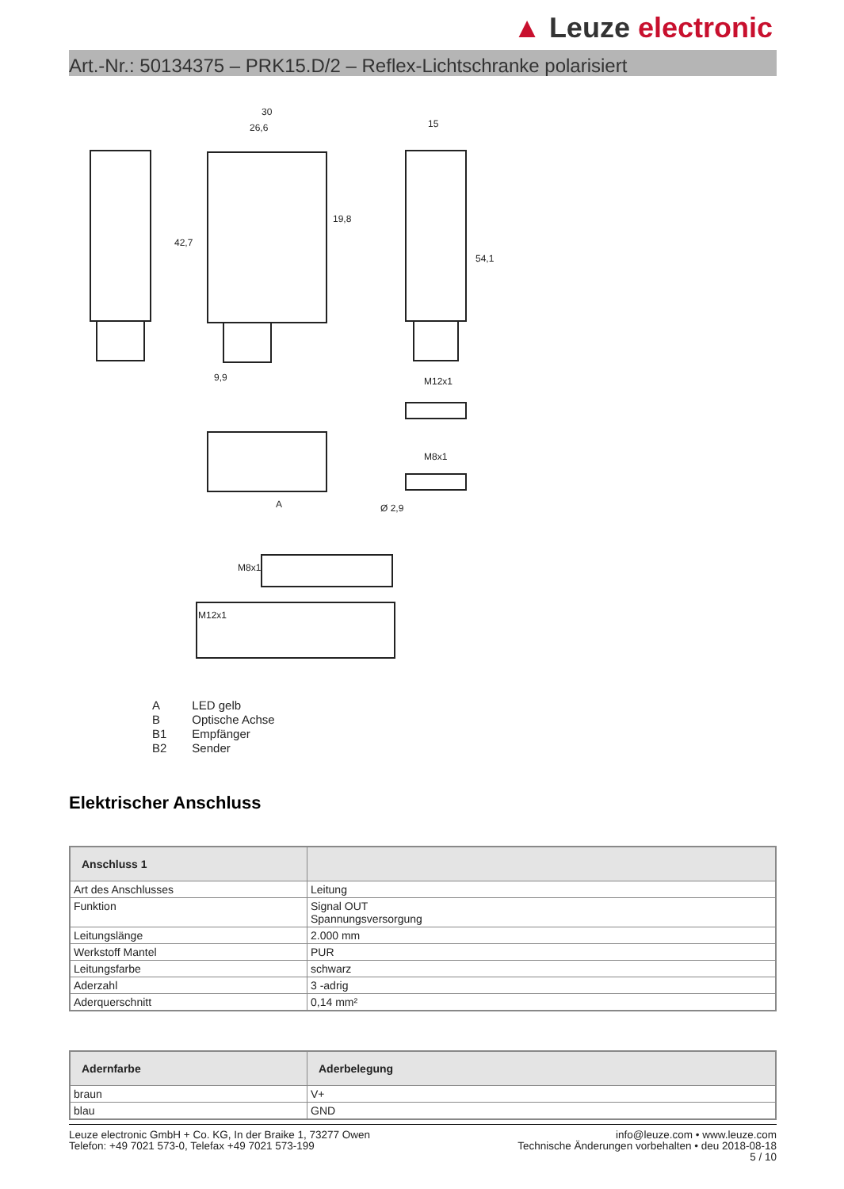▲ Leuze electronic
Art.-Nr.: 50134375 – PRK15.D/2 – Reflex-Lichtschranke polarisiert
30
26,6
15
42,7
19,8
54,1
9,9
M12x1
M8x1
Ø 2,9
A
M12x1
M8x1
| A | LED gelb |
| B | Optische Achse |
| B1 | Empfänger |
| B2 | Sender |
Elektrischer Anschluss
| Anschluss 1 | |
| --- | --- |
| Art des Anschlusses | Leitung |
| Funktion | Signal OUT Spannungsversorgung |
| Leitungslänge | 2.000 mm |
| Werkstoff Mantel | PUR |
| Leitungsfarbe | schwarz |
| Aderzahl | 3 -adrig |
| Aderquerschnitt | 0,14 mm² |
| Adernfarbe | Aderbelegung |
| --- | --- |
| braun | V+ |
| blau | GND |
Leuze electronic GmbH + Co. KG, In der Braike 1, 73277 Owen
Telefon: +49 7021 573-0, Telefax +49 7021 573-199
info@leuze.com • www.leuze.com
Technische Änderungen vorbehalten • deu 2018-08-18
5 / 10